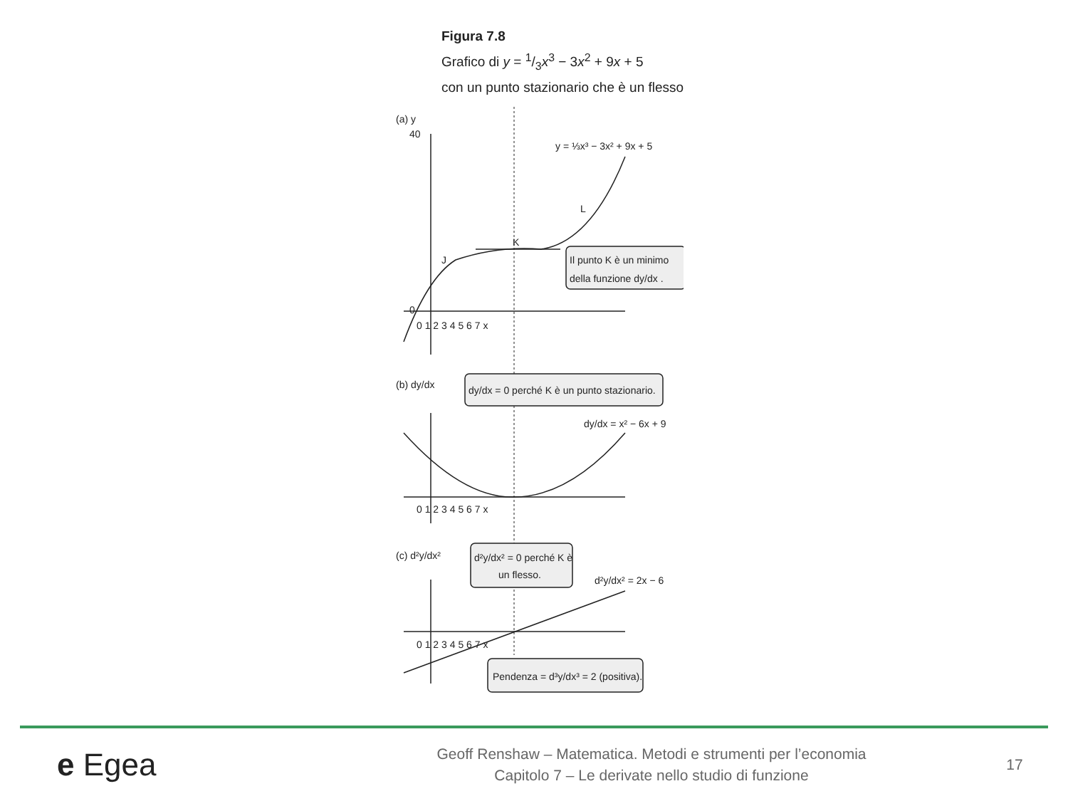Figura 7.8
Grafico di y = 1/3x<sup>3</sup> − 3x<sup>2</sup> + 9x + 5
con un punto stazionario che è un flesso
(a) y
y = ⅓x³ − 3x² + 9x + 5
K
J
L
Il punto K è un minimo
della funzione dy/dx .
40
0
0 1 2 3 4 5 6 7 x
(b) dy/dx
dy/dx = 0 perché K è un punto stazionario.
dy/dx = x² − 6x + 9
0 1 2 3 4 5 6 7 x
(c) d²y/dx²
d²y/dx² = 0 perché K è
un flesso.
d²y/dx² = 2x − 6
0 1 2 3 4 5 6 7 x
Pendenza = d³y/dx³ = 2 (positiva).
e Egea
Geoff Renshaw – Matematica. Metodi e strumenti per l’economia
Capitolo 7 – Le derivate nello studio di funzione
17